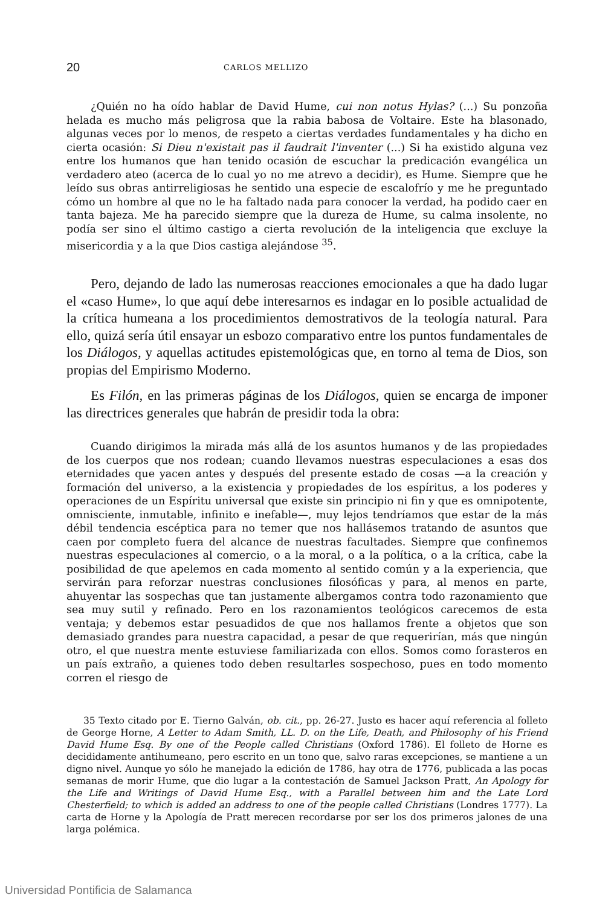20 CARLOS MELLIZO
¿Quién no ha oído hablar de David Hume, cui non notus Hylas? (...) Su ponzoña helada es mucho más peligrosa que la rabia babosa de Voltaire. Este ha blasonado, algunas veces por lo menos, de respeto a ciertas verdades fundamentales y ha dicho en cierta ocasión: Si Dieu n'existait pas il faudrait l'inventer (...) Si ha existido alguna vez entre los humanos que han tenido ocasión de escuchar la predicación evangélica un verdadero ateo (acerca de lo cual yo no me atrevo a decidir), es Hume. Siempre que he leído sus obras antirreligiosas he sentido una especie de escalofrío y me he preguntado cómo un hombre al que no le ha faltado nada para conocer la verdad, ha podido caer en tanta bajeza. Me ha parecido siempre que la dureza de Hume, su calma insolente, no podía ser sino el último castigo a cierta revolución de la inteligencia que excluye la misericordia y a la que Dios castiga alejándose <sup>35</sup>.
Pero, dejando de lado las numerosas reacciones emocionales a que ha dado lugar el «caso Hume», lo que aquí debe interesarnos es indagar en lo posible actualidad de la crítica humeana a los procedimientos demostrativos de la teología natural. Para ello, quizá sería útil ensayar un esbozo comparativo entre los puntos fundamentales de los Diálogos, y aquellas actitudes epistemológicas que, en torno al tema de Dios, son propias del Empirismo Moderno.
Es Filón, en las primeras páginas de los Diálogos, quien se encarga de imponer las directrices generales que habrán de presidir toda la obra:
Cuando dirigimos la mirada más allá de los asuntos humanos y de las propiedades de los cuerpos que nos rodean; cuando llevamos nuestras especulaciones a esas dos eternidades que yacen antes y después del presente estado de cosas —a la creación y formación del universo, a la existencia y propiedades de los espíritus, a los poderes y operaciones de un Espíritu universal que existe sin principio ni fin y que es omnipotente, omnisciente, inmutable, infinito e inefable—, muy lejos tendríamos que estar de la más débil tendencia escéptica para no temer que nos hallásemos tratando de asuntos que caen por completo fuera del alcance de nuestras facultades. Siempre que confinemos nuestras especulaciones al comercio, o a la moral, o a la política, o a la crítica, cabe la posibilidad de que apelemos en cada momento al sentido común y a la experiencia, que servirán para reforzar nuestras conclusiones filosóficas y para, al menos en parte, ahuyentar las sospechas que tan justamente albergamos contra todo razonamiento que sea muy sutil y refinado. Pero en los razonamientos teológicos carecemos de esta ventaja; y debemos estar pesuadidos de que nos hallamos frente a objetos que son demasiado grandes para nuestra capacidad, a pesar de que requerirían, más que ningún otro, el que nuestra mente estuviese familiarizada con ellos. Somos como forasteros en un país extraño, a quienes todo deben resultarles sospechoso, pues en todo momento corren el riesgo de
35 Texto citado por E. Tierno Galván, ob. cit., pp. 26-27. Justo es hacer aquí referencia al folleto de George Horne, A Letter to Adam Smith, LL. D. on the Life, Death, and Philosophy of his Friend David Hume Esq. By one of the People called Christians (Oxford 1786). El folleto de Horne es decididamente antihumeano, pero escrito en un tono que, salvo raras excepciones, se mantiene a un digno nivel. Aunque yo sólo he manejado la edición de 1786, hay otra de 1776, publicada a las pocas semanas de morir Hume, que dio lugar a la contestación de Samuel Jackson Pratt, An Apology for the Life and Writings of David Hume Esq., with a Parallel between him and the Late Lord Chesterfield; to which is added an address to one of the people called Christians (Londres 1777). La carta de Horne y la Apología de Pratt merecen recordarse por ser los dos primeros jalones de una larga polémica.
Universidad Pontificia de Salamanca